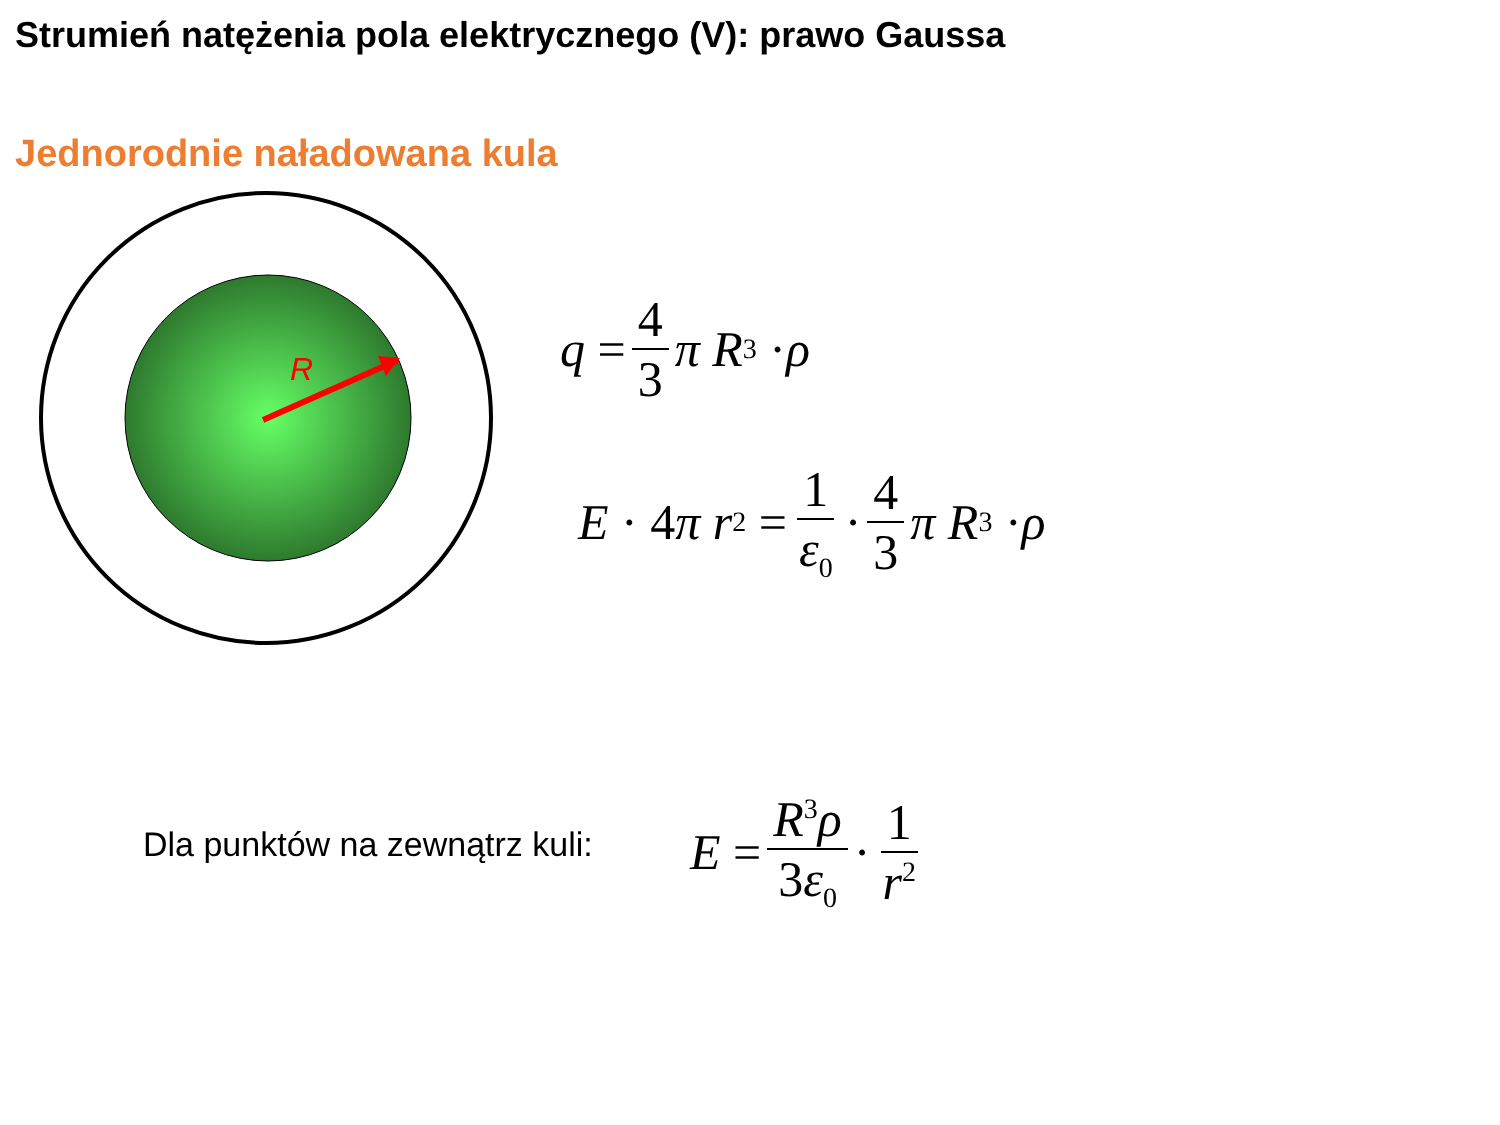Strumień natężenia pola elektrycznego (V): prawo Gaussa
Jednorodnie naładowana kula
R
q = 4 3 π R<sup>3</sup> · ρ
E · 4 π r<sup>2</sup> = 1 ε<sub>0</sub> · 4 3 π R<sup>3</sup> · ρ
Dla punktów na zewnątrz kuli: E = R<sup>3</sup>ρ 3ε<sub>0</sub> · 1 r<sup>2</sup>